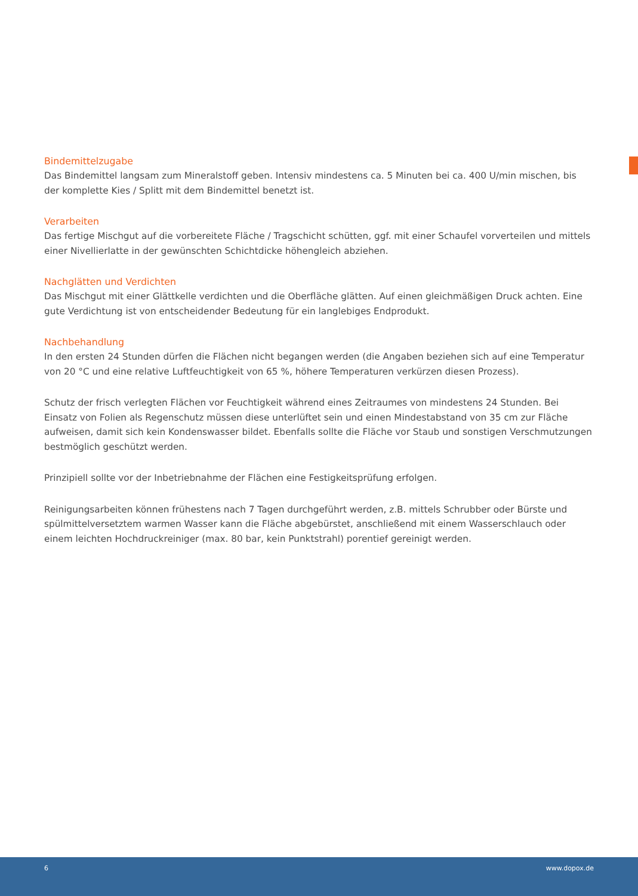Bindemittelzugabe
Das Bindemittel langsam zum Mineralstoff geben. Intensiv mindestens ca. 5 Minuten bei ca. 400 U/min mischen, bis der komplette Kies / Splitt mit dem Bindemittel benetzt ist.
Verarbeiten
Das fertige Mischgut auf die vorbereitete Fläche / Tragschicht schütten, ggf. mit einer Schaufel vorverteilen und mittels einer Nivellierlatte in der gewünschten Schichtdicke höhengleich abziehen.
Nachglätten und Verdichten
Das Mischgut mit einer Glättkelle verdichten und die Oberfläche glätten. Auf einen gleichmäßigen Druck achten. Eine gute Verdichtung ist von entscheidender Bedeutung für ein langlebiges Endprodukt.
Nachbehandlung
In den ersten 24 Stunden dürfen die Flächen nicht begangen werden (die Angaben beziehen sich auf eine Tempe­ratur von 20 °C und eine relative Luftfeuchtigkeit von 65 %, höhere Temperaturen verkürzen diesen Prozess).
Schutz der frisch verlegten Flächen vor Feuchtigkeit während eines Zeitraumes von mindestens 24 Stunden. Bei Einsatz von Folien als Regenschutz müssen diese unterlüftet sein und einen Mindestabstand von 35 cm zur Fläche aufweisen, damit sich kein Kondenswasser bildet. Ebenfalls sollte die Fläche vor Staub und sonstigen Verschmut­zungen bestmöglich geschützt werden.
Prinzipiell sollte vor der Inbetriebnahme der Flächen eine Festigkeitsprüfung erfolgen.
Reinigungsarbeiten können frühestens nach 7 Tagen durchgeführt werden, z.B. mittels Schrubber oder Bürste und spülmittelversetztem warmen Wasser kann die Fläche abgebürstet, anschließend mit einem Wasserschlauch oder einem leichten Hochdruckreiniger (max. 80 bar, kein Punktstrahl) porentief gereinigt werden.
6 www.dopox.de